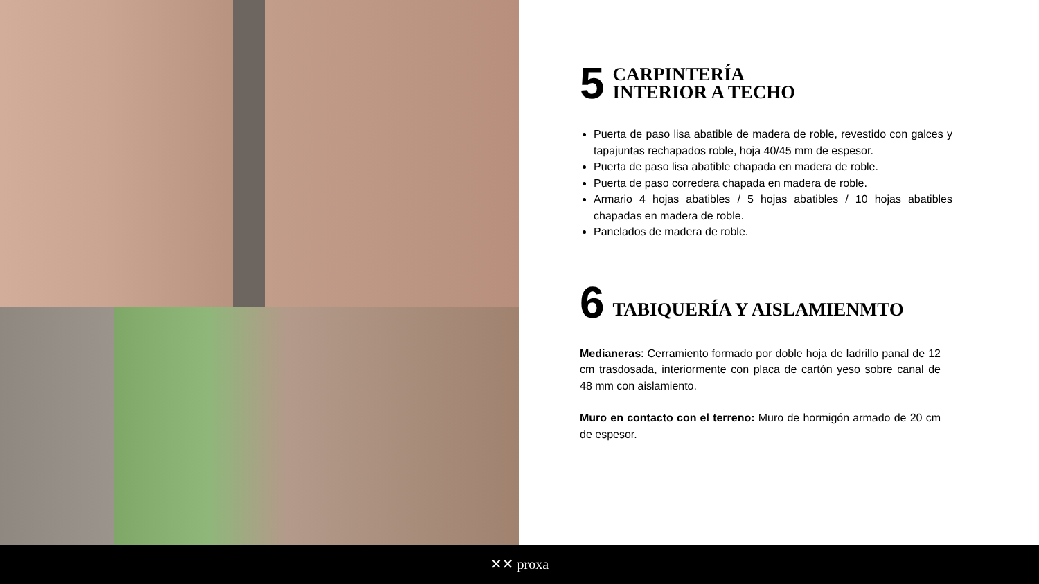5 CARPINTERÍA
INTERIOR A TECHO
Puerta de paso lisa abatible de madera de roble, revestido con galces y tapajuntas rechapados roble, hoja 40/45 mm de espesor.
Puerta de paso lisa abatible chapada en madera de roble.
Puerta de paso corredera chapada en madera de roble.
Armario 4 hojas abatibles / 5 hojas abatibles / 10 hojas abatibles chapadas en madera de roble.
Panelados de madera de roble.
6 TABIQUERÍA Y AISLAMIENMTO
Medianeras: Cerramiento formado por doble hoja de ladrillo panal de 12 cm trasdosada, interiormente con placa de cartón yeso sobre canal de 48 mm con aislamiento.
Muro en contacto con el terreno: Muro de hormigón armado de 20 cm de espesor.
✕✕ proxa